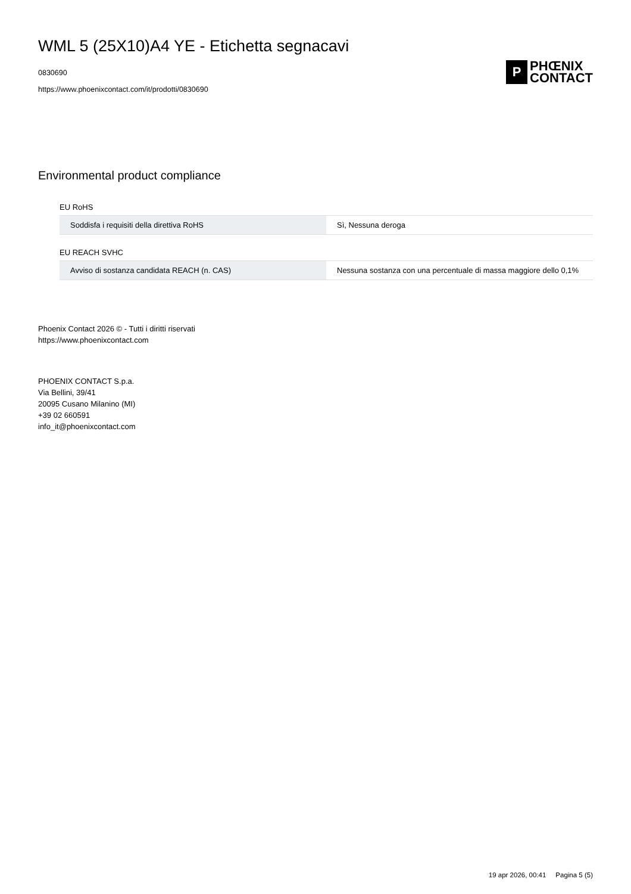WML 5 (25X10)A4 YE - Etichetta segnacavi
0830690
https://www.phoenixcontact.com/it/prodotti/0830690
P
PHŒNIX
CONTACT
Environmental product compliance
EU RoHS
| Soddisfa i requisiti della direttiva RoHS | Sì, Nessuna deroga |
EU REACH SVHC
| Avviso di sostanza candidata REACH (n. CAS) | Nessuna sostanza con una percentuale di massa maggiore dello 0,1% |
Phoenix Contact 2026 © - Tutti i diritti riservati
https://www.phoenixcontact.com
PHOENIX CONTACT S.p.a.
Via Bellini, 39/41
20095 Cusano Milanino (MI)
+39 02 660591
info_it@phoenixcontact.com
19 apr 2026, 00:41 Pagina 5 (5)